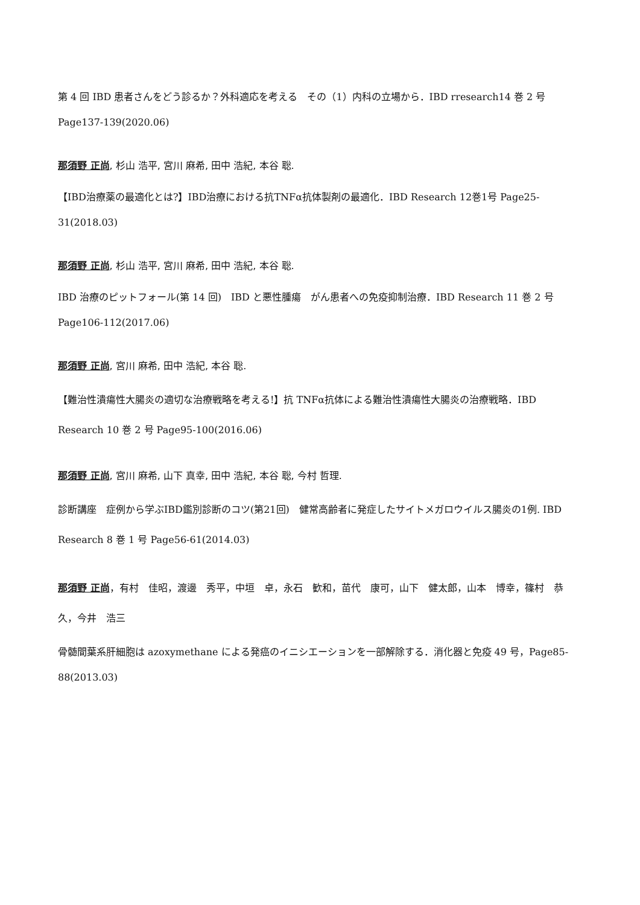第 4 回 IBD 患者さんをどう診るか？外科適応を考える　その（1）内科の立場から．IBD rresearch14 巻 2 号 Page137-139(2020.06)
那須野 正尚, 杉山 浩平, 宮川 麻希, 田中 浩紀, 本谷 聡.
【IBD治療薬の最適化とは?】IBD治療における抗TNFα抗体製剤の最適化．IBD Research 12巻1号 Page25-31(2018.03)
那須野 正尚, 杉山 浩平, 宮川 麻希, 田中 浩紀, 本谷 聡.
IBD 治療のピットフォール(第 14 回)　IBD と悪性腫瘍　がん患者への免疫抑制治療．IBD Research 11 巻 2 号 Page106-112(2017.06)
那須野 正尚, 宮川 麻希, 田中 浩紀, 本谷 聡.
【難治性潰瘍性大腸炎の適切な治療戦略を考える!】抗 TNFα抗体による難治性潰瘍性大腸炎の治療戦略．IBD Research 10 巻 2 号 Page95-100(2016.06)
那須野 正尚, 宮川 麻希, 山下 真幸, 田中 浩紀, 本谷 聡, 今村 哲理.
診断講座　症例から学ぶIBD鑑別診断のコツ(第21回)　健常高齢者に発症したサイトメガロウイルス腸炎の1例. IBD Research 8 巻 1 号 Page56-61(2014.03)
那須野 正尚，有村　佳昭，渡邊　秀平，中垣　卓，永石　歓和，苗代　康可，山下　健太郎，山本　博幸，篠村　恭久，今井　浩三
骨髄間葉系肝細胞は azoxymethane による発癌のイニシエーションを一部解除する．消化器と免疫 49 号，Page85-88(2013.03)